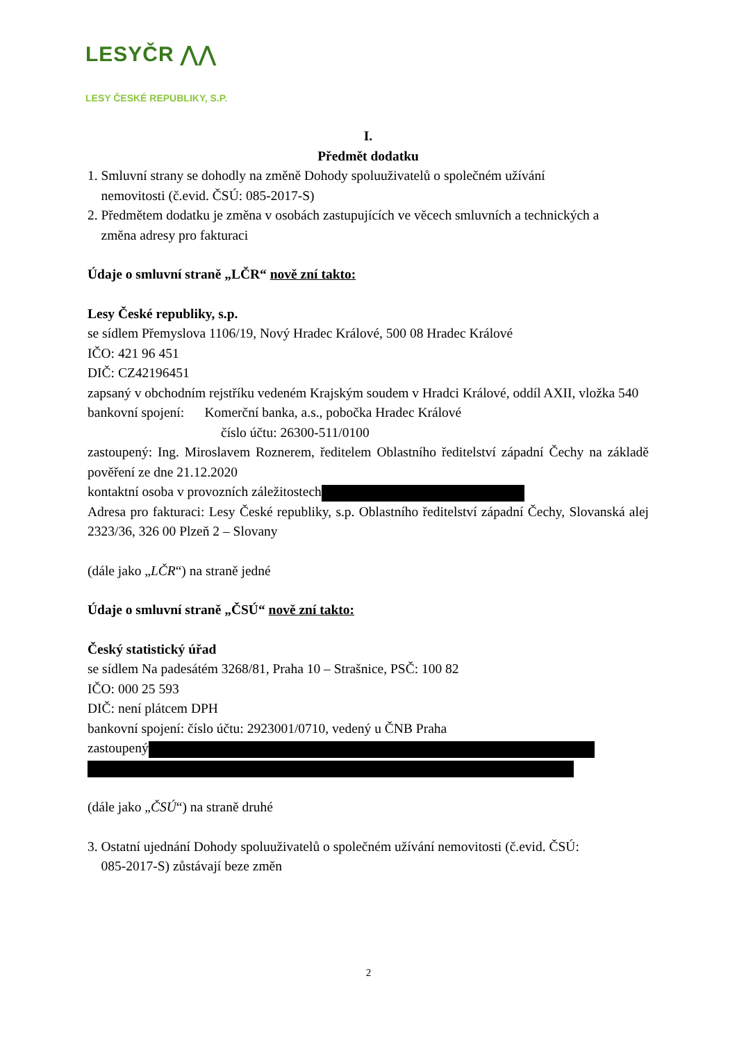LESYČR ⋀⋀
LESY ČESKÉ REPUBLIKY, S.P.
I.
Předmět dodatku
1. Smluvní strany se dohodly na změně Dohody spoluuživatelů o společném užívání
nemovitosti (č.evid. ČSÚ: 085-2017-S)
2. Předmětem dodatku je změna v osobách zastupujících ve věcech smluvních a technických a
změna adresy pro fakturaci
Údaje o smluvní straně „LČR“ nově zní takto:
Lesy České republiky, s.p.
se sídlem Přemyslova 1106/19, Nový Hradec Králové, 500 08 Hradec Králové
IČO: 421 96 451
DIČ: CZ42196451
zapsaný v obchodním rejstříku vedeném Krajským soudem v Hradci Králové, oddíl AXII, vložka 540
bankovní spojení: Komerční banka, a.s., pobočka Hradec Králové
číslo účtu: 26300-511/0100
zastoupený: Ing. Miroslavem Roznerem, ředitelem Oblastního ředitelství západní Čechy na základě pověření ze dne 21.12.2020
kontaktní osoba v provozních záležitostech
Adresa pro fakturaci: Lesy České republiky, s.p. Oblastního ředitelství západní Čechy, Slovanská alej 2323/36, 326 00 Plzeň 2 – Slovany
(dále jako „LČR“) na straně jedné
Údaje o smluvní straně „ČSÚ“ nově zní takto:
Český statistický úřad
se sídlem Na padesátém 3268/81, Praha 10 – Strašnice, PSČ: 100 82
IČO: 000 25 593
DIČ: není plátcem DPH
bankovní spojení: číslo účtu: 2923001/0710, vedený u ČNB Praha
zastoupený
(dále jako „ČSÚ“) na straně druhé
3. Ostatní ujednání Dohody spoluuživatelů o společném užívání nemovitosti (č.evid. ČSÚ:
085-2017-S) zůstávají beze změn
2